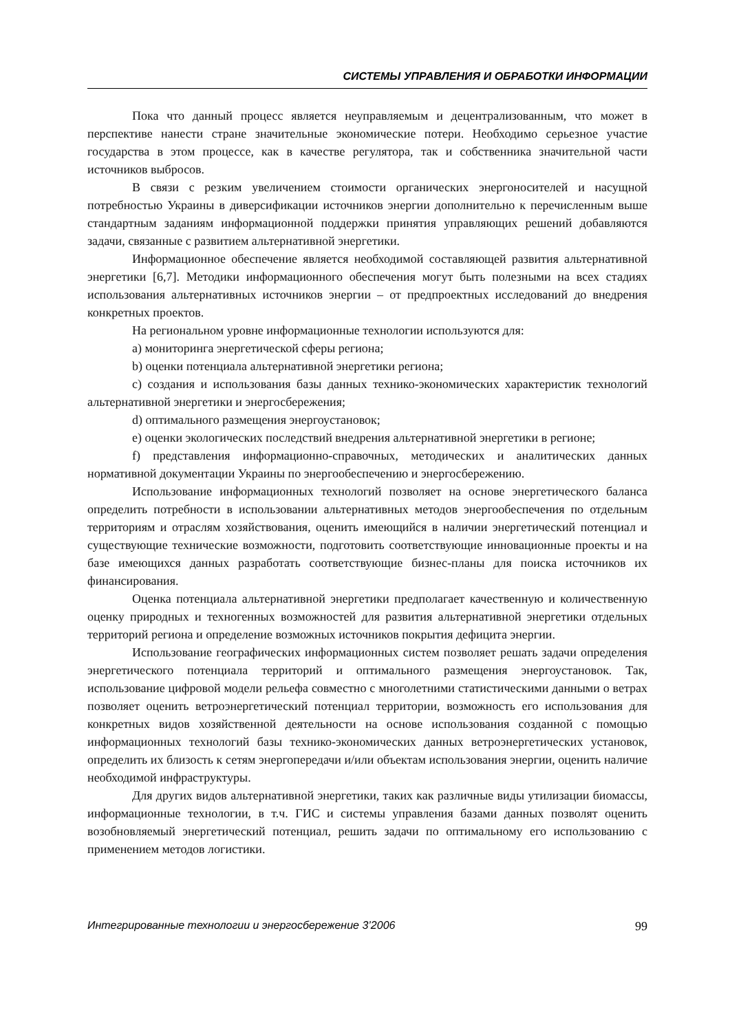СИСТЕМЫ УПРАВЛЕНИЯ И ОБРАБОТКИ ИНФОРМАЦИИ
Пока что данный процесс является неуправляемым и децентрализованным, что может в перспективе нанести стране значительные экономические потери. Необходимо серьезное участие государства в этом процессе, как в качестве регулятора, так и собственника значительной части источников выбросов.
В связи с резким увеличением стоимости органических энергоносителей и насущной потребностью Украины в диверсификации источников энергии дополнительно к перечисленным выше стандартным заданиям информационной поддержки принятия управляющих решений добавляются задачи, связанные с развитием альтернативной энергетики.
Информационное обеспечение является необходимой составляющей развития альтернативной энергетики [6,7]. Методики информационного обеспечения могут быть полезными на всех стадиях использования альтернативных источников энергии – от предпроектных исследований до внедрения конкретных проектов.
На региональном уровне информационные технологии используются для:
a) мониторинга энергетической сферы региона;
b) оценки потенциала альтернативной энергетики региона;
c) создания и использования базы данных технико-экономических характеристик технологий альтернативной энергетики и энергосбережения;
d) оптимального размещения энергоустановок;
e) оценки экологических последствий внедрения альтернативной энергетики в регионе;
f) представления информационно-справочных, методических и аналитических данных нормативной документации Украины по энергообеспечению и энергосбережению.
Использование информационных технологий позволяет на основе энергетического баланса определить потребности в использовании альтернативных методов энергообеспечения по отдельным территориям и отраслям хозяйствования, оценить имеющийся в наличии энергетический потенциал и существующие технические возможности, подготовить соответствующие инновационные проекты и на базе имеющихся данных разработать соответствующие бизнес-планы для поиска источников их финансирования.
Оценка потенциала альтернативной энергетики предполагает качественную и количественную оценку природных и техногенных возможностей для развития альтернативной энергетики отдельных территорий региона и определение возможных источников покрытия дефицита энергии.
Использование географических информационных систем позволяет решать задачи определения энергетического потенциала территорий и оптимального размещения энергоустановок. Так, использование цифровой модели рельефа совместно с многолетними статистическими данными о ветрах позволяет оценить ветроэнергетический потенциал территории, возможность его использования для конкретных видов хозяйственной деятельности на основе использования созданной с помощью информационных технологий базы технико-экономических данных ветроэнергетических установок, определить их близость к сетям энергопередачи и/или объектам использования энергии, оценить наличие необходимой инфраструктуры.
Для других видов альтернативной энергетики, таких как различные виды утилизации биомассы, информационные технологии, в т.ч. ГИС и системы управления базами данных позволят оценить возобновляемый энергетический потенциал, решить задачи по оптимальному его использованию с применением методов логистики.
Интегрированные технологии и энергосбережение 3’2006 99